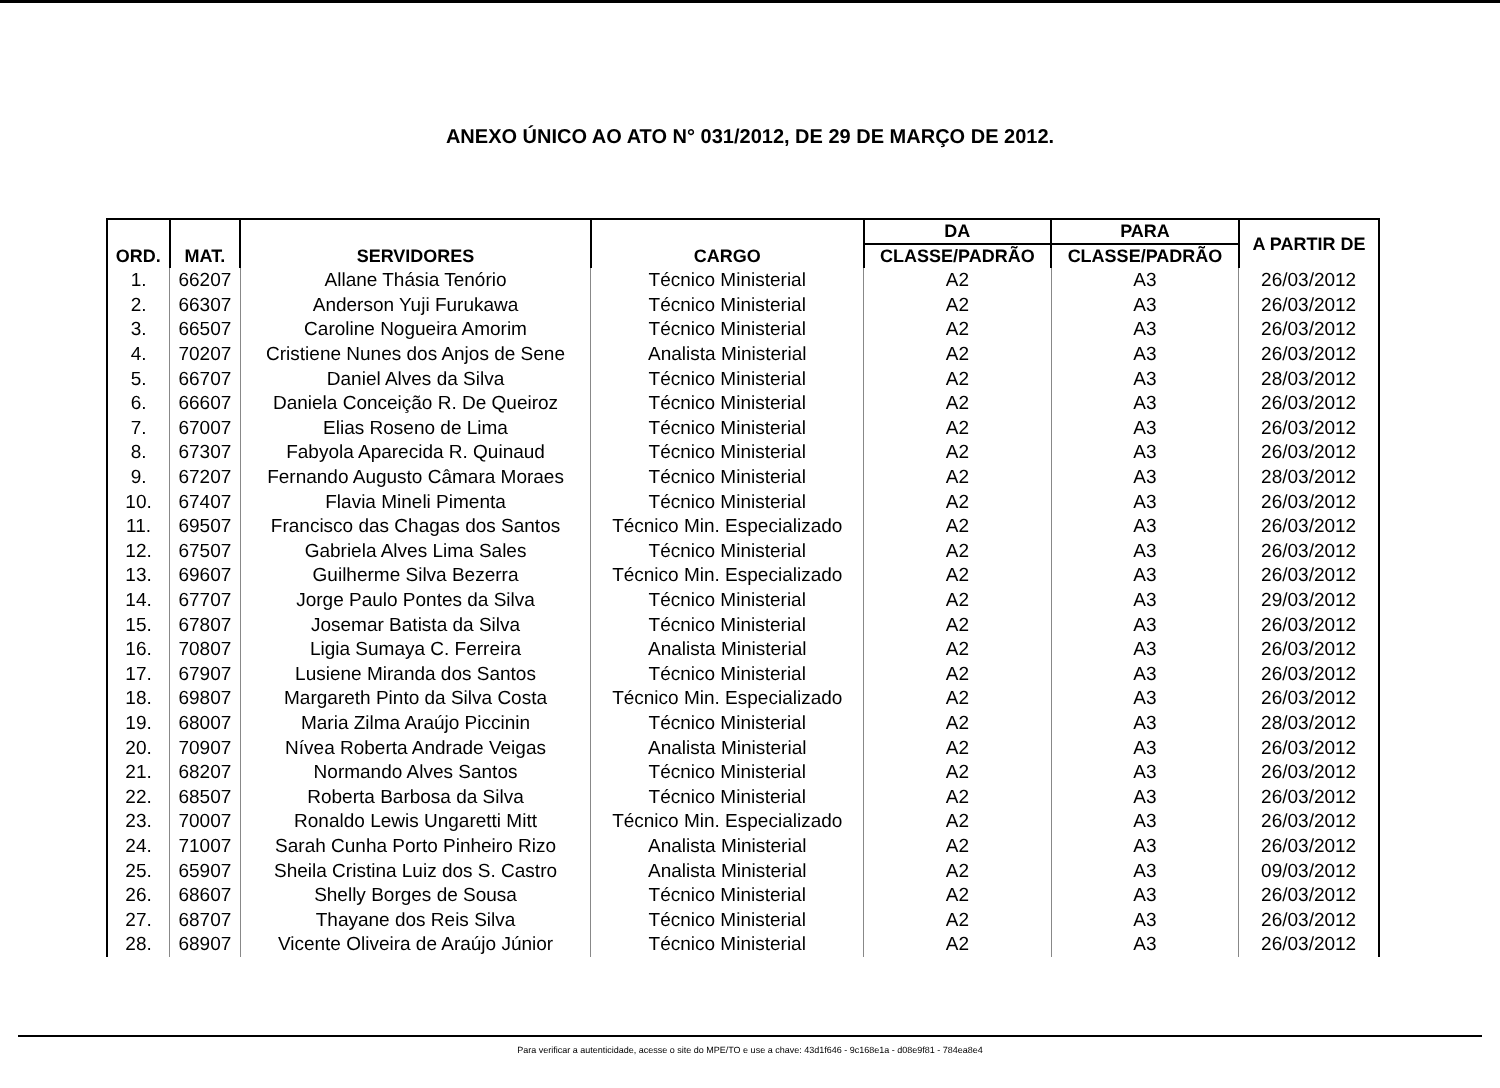ANEXO ÚNICO AO ATO N° 031/2012, DE 29 DE MARÇO DE 2012.
| ORD. | MAT. | SERVIDORES | CARGO | DA | PARA | A PARTIR DE |
| --- | --- | --- | --- | --- | --- | --- |
| | | | | CLASSE/PADRÃO | CLASSE/PADRÃO | |
| 1. | 66207 | Allane Thásia Tenório | Técnico Ministerial | A2 | A3 | 26/03/2012 |
| 2. | 66307 | Anderson Yuji Furukawa | Técnico Ministerial | A2 | A3 | 26/03/2012 |
| 3. | 66507 | Caroline Nogueira Amorim | Técnico Ministerial | A2 | A3 | 26/03/2012 |
| 4. | 70207 | Cristiene Nunes dos Anjos de Sene | Analista Ministerial | A2 | A3 | 26/03/2012 |
| 5. | 66707 | Daniel Alves da Silva | Técnico Ministerial | A2 | A3 | 28/03/2012 |
| 6. | 66607 | Daniela Conceição R. De Queiroz | Técnico Ministerial | A2 | A3 | 26/03/2012 |
| 7. | 67007 | Elias Roseno de Lima | Técnico Ministerial | A2 | A3 | 26/03/2012 |
| 8. | 67307 | Fabyola Aparecida R. Quinaud | Técnico Ministerial | A2 | A3 | 26/03/2012 |
| 9. | 67207 | Fernando Augusto Câmara Moraes | Técnico Ministerial | A2 | A3 | 28/03/2012 |
| 10. | 67407 | Flavia Mineli Pimenta | Técnico Ministerial | A2 | A3 | 26/03/2012 |
| 11. | 69507 | Francisco das Chagas dos Santos | Técnico Min. Especializado | A2 | A3 | 26/03/2012 |
| 12. | 67507 | Gabriela Alves Lima Sales | Técnico Ministerial | A2 | A3 | 26/03/2012 |
| 13. | 69607 | Guilherme Silva Bezerra | Técnico Min. Especializado | A2 | A3 | 26/03/2012 |
| 14. | 67707 | Jorge Paulo Pontes da Silva | Técnico Ministerial | A2 | A3 | 29/03/2012 |
| 15. | 67807 | Josemar Batista da Silva | Técnico Ministerial | A2 | A3 | 26/03/2012 |
| 16. | 70807 | Ligia Sumaya C. Ferreira | Analista Ministerial | A2 | A3 | 26/03/2012 |
| 17. | 67907 | Lusiene Miranda dos Santos | Técnico Ministerial | A2 | A3 | 26/03/2012 |
| 18. | 69807 | Margareth Pinto da Silva Costa | Técnico Min. Especializado | A2 | A3 | 26/03/2012 |
| 19. | 68007 | Maria Zilma Araújo Piccinin | Técnico Ministerial | A2 | A3 | 28/03/2012 |
| 20. | 70907 | Nívea Roberta Andrade Veigas | Analista Ministerial | A2 | A3 | 26/03/2012 |
| 21. | 68207 | Normando Alves Santos | Técnico Ministerial | A2 | A3 | 26/03/2012 |
| 22. | 68507 | Roberta Barbosa da Silva | Técnico Ministerial | A2 | A3 | 26/03/2012 |
| 23. | 70007 | Ronaldo Lewis Ungaretti Mitt | Técnico Min. Especializado | A2 | A3 | 26/03/2012 |
| 24. | 71007 | Sarah Cunha Porto Pinheiro Rizo | Analista Ministerial | A2 | A3 | 26/03/2012 |
| 25. | 65907 | Sheila Cristina Luiz dos S. Castro | Analista Ministerial | A2 | A3 | 09/03/2012 |
| 26. | 68607 | Shelly Borges de Sousa | Técnico Ministerial | A2 | A3 | 26/03/2012 |
| 27. | 68707 | Thayane dos Reis Silva | Técnico Ministerial | A2 | A3 | 26/03/2012 |
| 28. | 68907 | Vicente Oliveira de Araújo Júnior | Técnico Ministerial | A2 | A3 | 26/03/2012 |
Para verificar a autenticidade, acesse o site do MPE/TO e use a chave: 43d1f646 - 9c168e1a - d08e9f81 - 784ea8e4